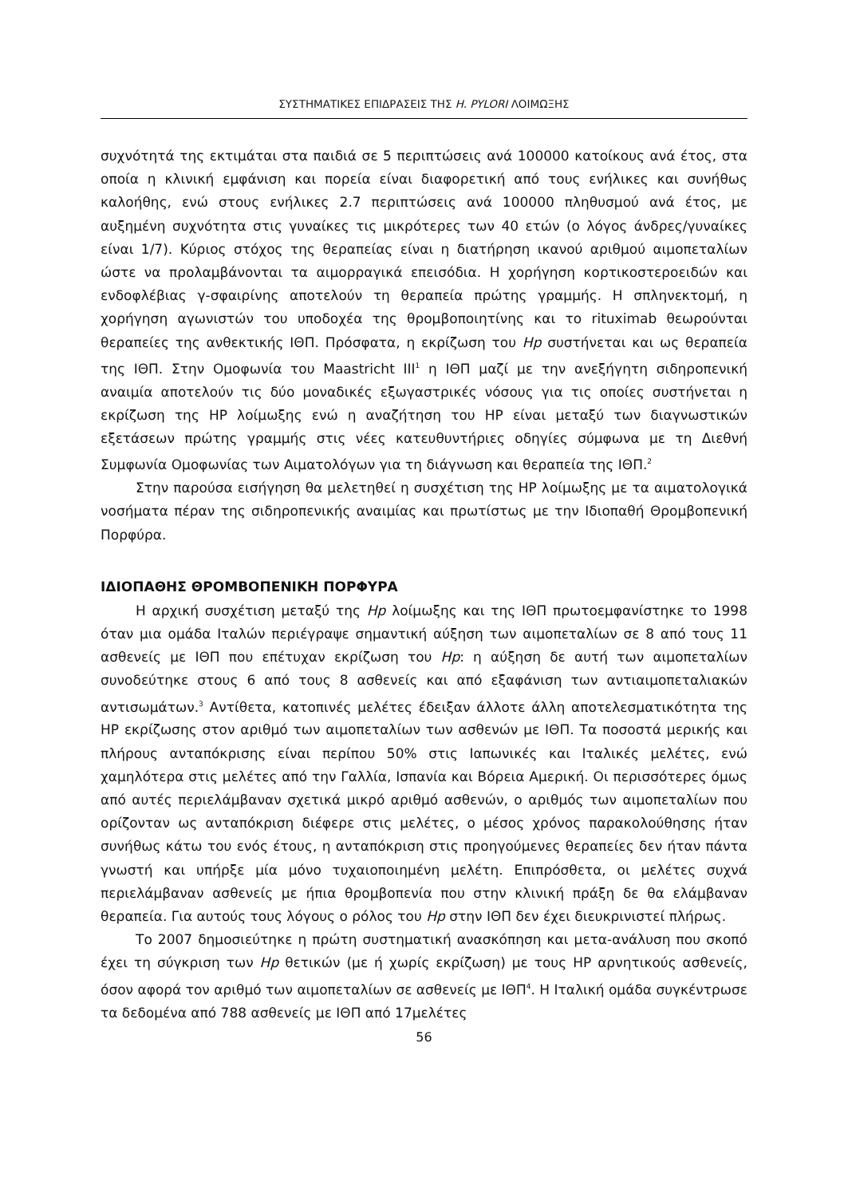ΣΥΣΤΗΜΑΤΙΚΕΣ ΕΠΙΔΡΑΣΕΙΣ ΤΗΣ H. PYLORI ΛΟΙΜΩΞΗΣ
συχνότητά της εκτιμάται στα παιδιά σε 5 περιπτώσεις ανά 100000 κατοίκους ανά έτος, στα οποία η κλινική εμφάνιση και πορεία είναι διαφορετική από τους ενήλικες και συνήθως καλοήθης, ενώ στους ενήλικες 2.7 περιπτώσεις ανά 100000 πληθυσμού ανά έτος, με αυξημένη συχνότητα στις γυναίκες τις μικρότερες των 40 ετών (ο λόγος άνδρες/γυναίκες είναι 1/7). Κύριος στόχος της θεραπείας είναι η διατήρηση ικανού αριθμού αιμοπεταλίων ώστε να προλαμβάνονται τα αιμορραγικά επεισόδια. Η χορήγηση κορτικοστεροειδών και ενδοφλέβιας γ-σφαιρίνης αποτελούν τη θεραπεία πρώτης γραμμής. Η σπληνεκτομή, η χορήγηση αγωνιστών του υποδοχέα της θρομβοποιητίνης και το rituximab θεωρούνται θεραπείες της ανθεκτικής ΙΘΠ. Πρόσφατα, η εκρίζωση του Hp συστήνεται και ως θεραπεία της ΙΘΠ. Στην Ομοφωνία του Maastricht III<sup>1</sup> η ΙΘΠ μαζί με την ανεξήγητη σιδηροπενική αναιμία αποτελούν τις δύο μοναδικές εξωγαστρικές νόσους για τις οποίες συστήνεται η εκρίζωση της HP λοίμωξης ενώ η αναζήτηση του HP είναι μεταξύ των διαγνωστικών εξετάσεων πρώτης γραμμής στις νέες κατευθυντήριες οδηγίες σύμφωνα με τη Διεθνή Συμφωνία Ομοφωνίας των Αιματολόγων για τη διάγνωση και θεραπεία της ΙΘΠ.<sup>2</sup>
Στην παρούσα εισήγηση θα μελετηθεί η συσχέτιση της HP λοίμωξης με τα αιματολογικά νοσήματα πέραν της σιδηροπενικής αναιμίας και πρωτίστως με την Ιδιοπαθή Θρομβοπενική Πορφύρα.
ΙΔΙΟΠΑΘΗΣ ΘΡΟΜΒΟΠΕΝΙΚΗ ΠΟΡΦΥΡΑ
Η αρχική συσχέτιση μεταξύ της Hp λοίμωξης και της ΙΘΠ πρωτοεμφανίστηκε το 1998 όταν μια ομάδα Ιταλών περιέγραψε σημαντική αύξηση των αιμοπεταλίων σε 8 από τους 11 ασθενείς με ΙΘΠ που επέτυχαν εκρίζωση του Hp: η αύξηση δε αυτή των αιμοπεταλίων συνοδεύτηκε στους 6 από τους 8 ασθενείς και από εξαφάνιση των αντιαιμοπεταλιακών αντισωμάτων.<sup>3</sup> Αντίθετα, κατοπινές μελέτες έδειξαν άλλοτε άλλη αποτελεσματικότητα της HP εκρίζωσης στον αριθμό των αιμοπεταλίων των ασθενών με ΙΘΠ. Τα ποσοστά μερικής και πλήρους ανταπόκρισης είναι περίπου 50% στις Ιαπωνικές και Ιταλικές μελέτες, ενώ χαμηλότερα στις μελέτες από την Γαλλία, Ισπανία και Βόρεια Αμερική. Οι περισσότερες όμως από αυτές περιελάμβαναν σχετικά μικρό αριθμό ασθενών, ο αριθμός των αιμοπεταλίων που ορίζονταν ως ανταπόκριση διέφερε στις μελέτες, ο μέσος χρόνος παρακολούθησης ήταν συνήθως κάτω του ενός έτους, η ανταπόκριση στις προηγούμενες θεραπείες δεν ήταν πάντα γνωστή και υπήρξε μία μόνο τυχαιοποιημένη μελέτη. Επιπρόσθετα, οι μελέτες συχνά περιελάμβαναν ασθενείς με ήπια θρομβοπενία που στην κλινική πράξη δε θα ελάμβαναν θεραπεία. Για αυτούς τους λόγους ο ρόλος του Hp στην ΙΘΠ δεν έχει διευκρινιστεί πλήρως.
Το 2007 δημοσιεύτηκε η πρώτη συστηματική ανασκόπηση και μετα-ανάλυση που σκοπό έχει τη σύγκριση των Hp θετικών (με ή χωρίς εκρίζωση) με τους HP αρνητικούς ασθενείς, όσον αφορά τον αριθμό των αιμοπεταλίων σε ασθενείς με ΙΘΠ<sup>4</sup>. Η Ιταλική ομάδα συγκέντρωσε τα δεδομένα από 788 ασθενείς με ΙΘΠ από 17μελέτες
56